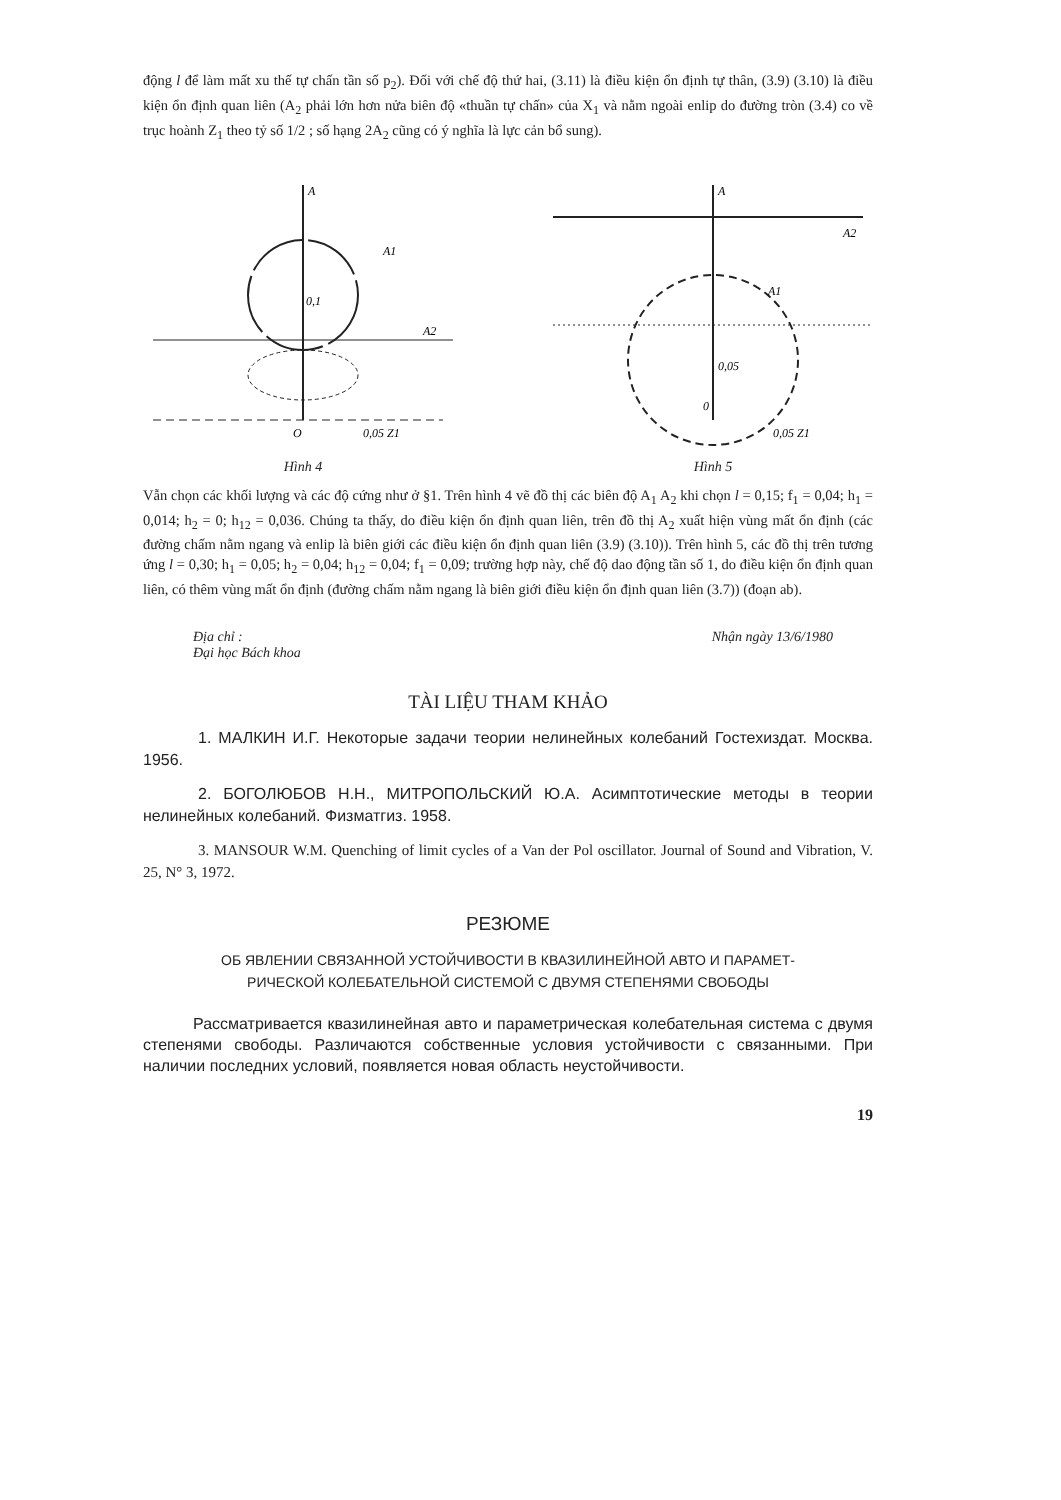động l để làm mất xu thế tự chấn tần số p<sub>2</sub>). Đối với chế độ thứ hai, (3.11) là điều kiện ổn định tự thân, (3.9) (3.10) là điều kiện ổn định quan liên (A<sub>2</sub> phải lớn hơn nửa biên độ «thuần tự chấn» của X<sub>1</sub> và nằm ngoài enlip do đường tròn (3.4) co về trục hoành Z<sub>1</sub> theo tỷ số 1/2 ; số hạng 2A<sub>2</sub> cũng có ý nghĩa là lực cản bổ sung).
A
A1
0,1
O
0,05 Z1
A2
Hình 4
A
A2
0,05
0
0,05 Z1
A1
Hình 5
Vẫn chọn các khối lượng và các độ cứng như ở §1. Trên hình 4 vẽ đồ thị các biên độ A<sub>1</sub> A<sub>2</sub> khi chọn l = 0,15; f<sub>1</sub> = 0,04; h<sub>1</sub> = 0,014; h<sub>2</sub> = 0; h<sub>12</sub> = 0,036. Chúng ta thấy, do điều kiện ổn định quan liên, trên đồ thị A<sub>2</sub> xuất hiện vùng mất ổn định (các đường chấm nằm ngang và enlip là biên giới các điều kiện ổn định quan liên (3.9) (3.10)). Trên hình 5, các đồ thị trên tương ứng l = 0,30; h<sub>1</sub> = 0,05; h<sub>2</sub> = 0,04; h<sub>12</sub> = 0,04; f<sub>1</sub> = 0,09; trường hợp này, chế độ dao động tần số 1, do điều kiện ổn định quan liên, có thêm vùng mất ổn định (đường chấm nằm ngang là biên giới điều kiện ổn định quan liên (3.7)) (đoạn ab).
Địa chỉ :
Đại học Bách khoa
Nhận ngày 13/6/1980
TÀI LIỆU THAM KHẢO
1. МАЛКИН И.Г. Некоторые задачи теории нелинейных колебаний Гостехиздат. Москва. 1956.
2. БОГОЛЮБОВ Н.Н., МИТРОПОЛЬСКИЙ Ю.А. Асимптотические методы в теории нелинейных колебаний. Физматгиз. 1958.
3. MANSOUR W.M. Quenching of limit cycles of a Van der Pol oscillator. Journal of Sound and Vibration, V. 25, N° 3, 1972.
РЕЗЮМЕ
ОБ ЯВЛЕНИИ СВЯЗАННОЙ УСТОЙЧИВОСТИ В КВАЗИЛИНЕЙНОЙ АВТО И ПАРАМЕТ-
РИЧЕСКОЙ КОЛЕБАТЕЛЬНОЙ СИСТЕМОЙ С ДВУМЯ СТЕПЕНЯМИ СВОБОДЫ
Рассматривается квазилинейная авто и параметрическая колебательная система с двумя степенями свободы. Различаются собственные условия устойчивости с связанными. При наличии последних условий, появляется новая область неустойчивости.
19